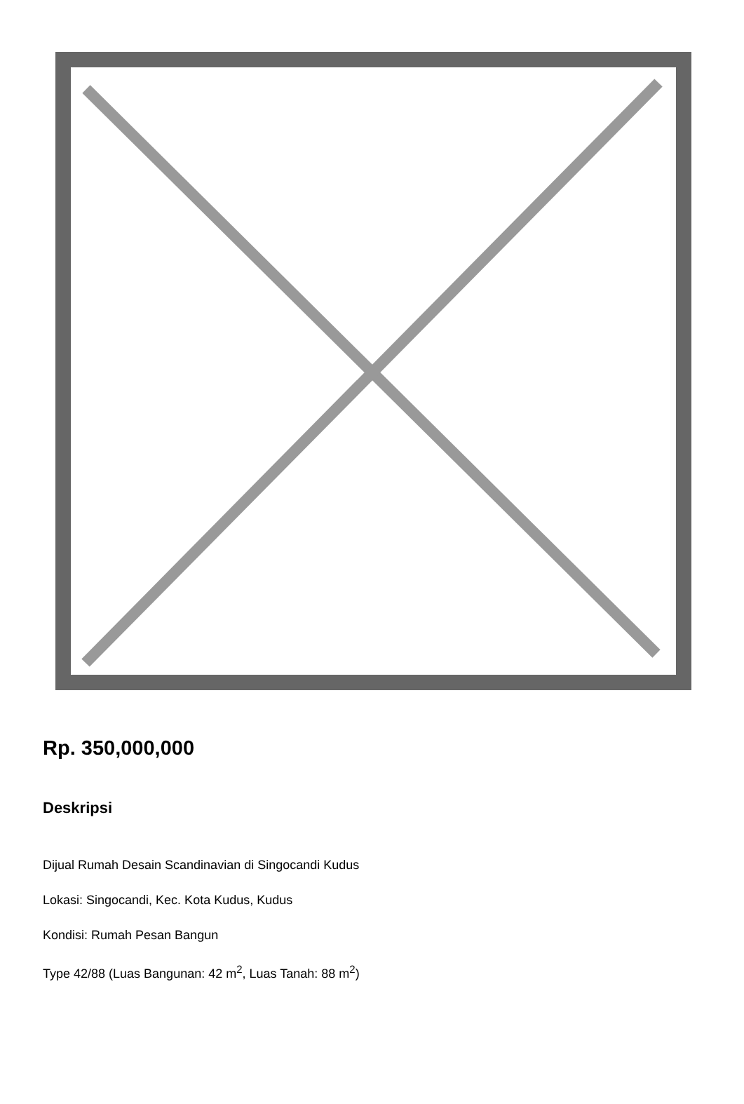Rp. 350,000,000
Deskripsi
Dijual Rumah Desain Scandinavian di Singocandi Kudus
Lokasi: Singocandi, Kec. Kota Kudus, Kudus
Kondisi: Rumah Pesan Bangun
Type 42/88 (Luas Bangunan: 42 m<sup>2</sup>, Luas Tanah: 88 m<sup>2</sup>)